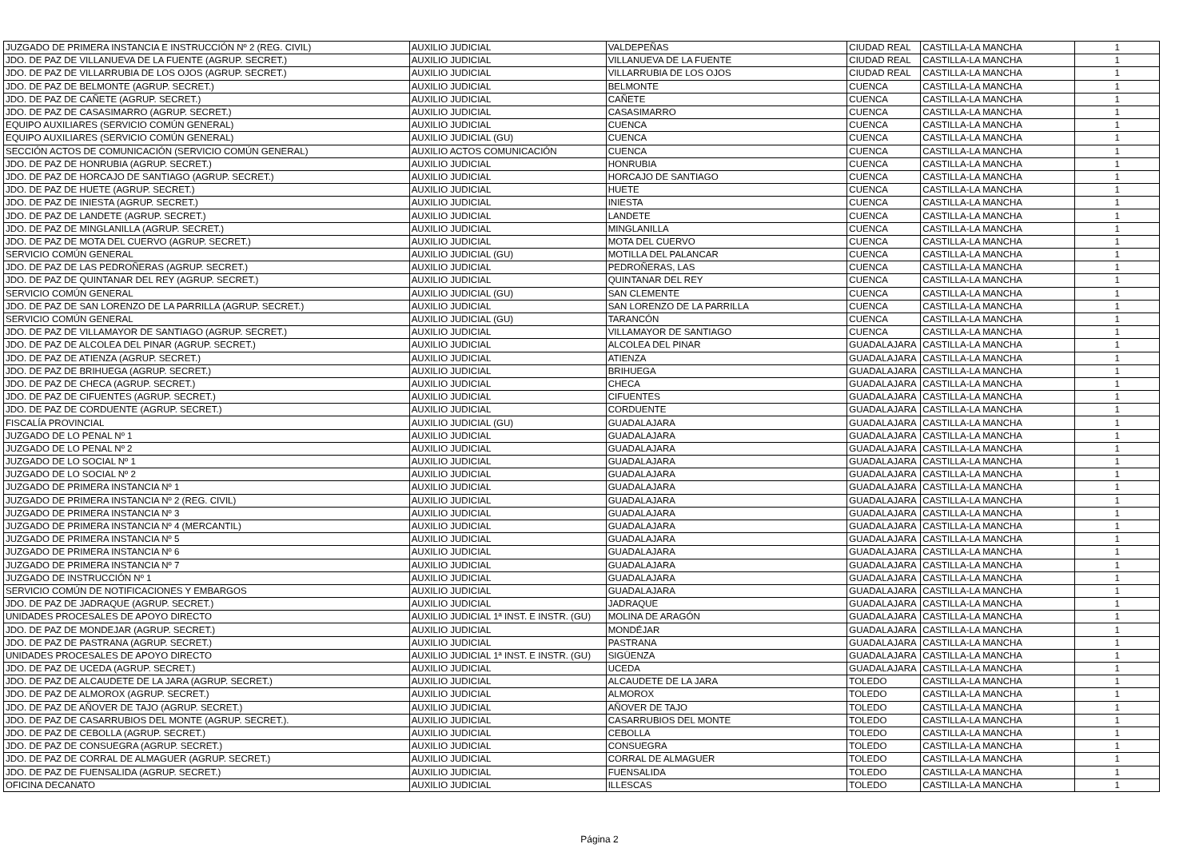| JUZGADO DE PRIMERA INSTANCIA E INSTRUCCIÓN Nº 2 (REG. CIVIL) | AUXILIO JUDICIAL | VALDEPEÑAS | CIUDAD REAL | CASTILLA-LA MANCHA | 1 |
| JDO. DE PAZ DE VILLANUEVA DE LA FUENTE (AGRUP. SECRET.) | AUXILIO JUDICIAL | VILLANUEVA DE LA FUENTE | CIUDAD REAL | CASTILLA-LA MANCHA | 1 |
| JDO. DE PAZ DE VILLARRUBIA DE LOS OJOS (AGRUP. SECRET.) | AUXILIO JUDICIAL | VILLARRUBIA DE LOS OJOS | CIUDAD REAL | CASTILLA-LA MANCHA | 1 |
| JDO. DE PAZ DE BELMONTE (AGRUP. SECRET.) | AUXILIO JUDICIAL | BELMONTE | CUENCA | CASTILLA-LA MANCHA | 1 |
| JDO. DE PAZ DE CAÑETE (AGRUP. SECRET.) | AUXILIO JUDICIAL | CAÑETE | CUENCA | CASTILLA-LA MANCHA | 1 |
| JDO. DE PAZ DE CASASIMARRO (AGRUP. SECRET.) | AUXILIO JUDICIAL | CASASIMARRO | CUENCA | CASTILLA-LA MANCHA | 1 |
| EQUIPO AUXILIARES (SERVICIO COMÚN GENERAL) | AUXILIO JUDICIAL | CUENCA | CUENCA | CASTILLA-LA MANCHA | 1 |
| EQUIPO AUXILIARES (SERVICIO COMÚN GENERAL) | AUXILIO JUDICIAL (GU) | CUENCA | CUENCA | CASTILLA-LA MANCHA | 1 |
| SECCIÓN ACTOS DE COMUNICACIÓN (SERVICIO COMÚN GENERAL) | AUXILIO ACTOS COMUNICACIÓN | CUENCA | CUENCA | CASTILLA-LA MANCHA | 1 |
| JDO. DE PAZ DE HONRUBIA (AGRUP. SECRET.) | AUXILIO JUDICIAL | HONRUBIA | CUENCA | CASTILLA-LA MANCHA | 1 |
| JDO. DE PAZ DE HORCAJO DE SANTIAGO (AGRUP. SECRET.) | AUXILIO JUDICIAL | HORCAJO DE SANTIAGO | CUENCA | CASTILLA-LA MANCHA | 1 |
| JDO. DE PAZ DE HUETE (AGRUP. SECRET.) | AUXILIO JUDICIAL | HUETE | CUENCA | CASTILLA-LA MANCHA | 1 |
| JDO. DE PAZ DE INIESTA (AGRUP. SECRET.) | AUXILIO JUDICIAL | INIESTA | CUENCA | CASTILLA-LA MANCHA | 1 |
| JDO. DE PAZ DE LANDETE (AGRUP. SECRET.) | AUXILIO JUDICIAL | LANDETE | CUENCA | CASTILLA-LA MANCHA | 1 |
| JDO. DE PAZ DE MINGLANILLA (AGRUP. SECRET.) | AUXILIO JUDICIAL | MINGLANILLA | CUENCA | CASTILLA-LA MANCHA | 1 |
| JDO. DE PAZ DE MOTA DEL CUERVO (AGRUP. SECRET.) | AUXILIO JUDICIAL | MOTA DEL CUERVO | CUENCA | CASTILLA-LA MANCHA | 1 |
| SERVICIO COMÚN GENERAL | AUXILIO JUDICIAL (GU) | MOTILLA DEL PALANCAR | CUENCA | CASTILLA-LA MANCHA | 1 |
| JDO. DE PAZ DE LAS PEDROÑERAS (AGRUP. SECRET.) | AUXILIO JUDICIAL | PEDROÑERAS, LAS | CUENCA | CASTILLA-LA MANCHA | 1 |
| JDO. DE PAZ DE QUINTANAR DEL REY (AGRUP. SECRET.) | AUXILIO JUDICIAL | QUINTANAR DEL REY | CUENCA | CASTILLA-LA MANCHA | 1 |
| SERVICIO COMÚN GENERAL | AUXILIO JUDICIAL (GU) | SAN CLEMENTE | CUENCA | CASTILLA-LA MANCHA | 1 |
| JDO. DE PAZ DE SAN LORENZO DE LA PARRILLA (AGRUP. SECRET.) | AUXILIO JUDICIAL | SAN LORENZO DE LA PARRILLA | CUENCA | CASTILLA-LA MANCHA | 1 |
| SERVICIO COMÚN GENERAL | AUXILIO JUDICIAL (GU) | TARANCÓN | CUENCA | CASTILLA-LA MANCHA | 1 |
| JDO. DE PAZ DE VILLAMAYOR DE SANTIAGO (AGRUP. SECRET.) | AUXILIO JUDICIAL | VILLAMAYOR DE SANTIAGO | CUENCA | CASTILLA-LA MANCHA | 1 |
| JDO. DE PAZ DE ALCOLEA DEL PINAR (AGRUP. SECRET.) | AUXILIO JUDICIAL | ALCOLEA DEL PINAR | GUADALAJARA | CASTILLA-LA MANCHA | 1 |
| JDO. DE PAZ DE ATIENZA (AGRUP. SECRET.) | AUXILIO JUDICIAL | ATIENZA | GUADALAJARA | CASTILLA-LA MANCHA | 1 |
| JDO. DE PAZ DE BRIHUEGA (AGRUP. SECRET.) | AUXILIO JUDICIAL | BRIHUEGA | GUADALAJARA | CASTILLA-LA MANCHA | 1 |
| JDO. DE PAZ DE CHECA (AGRUP. SECRET.) | AUXILIO JUDICIAL | CHECA | GUADALAJARA | CASTILLA-LA MANCHA | 1 |
| JDO. DE PAZ DE CIFUENTES (AGRUP. SECRET.) | AUXILIO JUDICIAL | CIFUENTES | GUADALAJARA | CASTILLA-LA MANCHA | 1 |
| JDO. DE PAZ DE CORDUENTE (AGRUP. SECRET.) | AUXILIO JUDICIAL | CORDUENTE | GUADALAJARA | CASTILLA-LA MANCHA | 1 |
| FISCALÍA PROVINCIAL | AUXILIO JUDICIAL (GU) | GUADALAJARA | GUADALAJARA | CASTILLA-LA MANCHA | 1 |
| JUZGADO DE LO PENAL Nº 1 | AUXILIO JUDICIAL | GUADALAJARA | GUADALAJARA | CASTILLA-LA MANCHA | 1 |
| JUZGADO DE LO PENAL Nº 2 | AUXILIO JUDICIAL | GUADALAJARA | GUADALAJARA | CASTILLA-LA MANCHA | 1 |
| JUZGADO DE LO SOCIAL Nº 1 | AUXILIO JUDICIAL | GUADALAJARA | GUADALAJARA | CASTILLA-LA MANCHA | 1 |
| JUZGADO DE LO SOCIAL Nº 2 | AUXILIO JUDICIAL | GUADALAJARA | GUADALAJARA | CASTILLA-LA MANCHA | 1 |
| JUZGADO DE PRIMERA INSTANCIA Nº 1 | AUXILIO JUDICIAL | GUADALAJARA | GUADALAJARA | CASTILLA-LA MANCHA | 1 |
| JUZGADO DE PRIMERA INSTANCIA Nº 2 (REG. CIVIL) | AUXILIO JUDICIAL | GUADALAJARA | GUADALAJARA | CASTILLA-LA MANCHA | 1 |
| JUZGADO DE PRIMERA INSTANCIA Nº 3 | AUXILIO JUDICIAL | GUADALAJARA | GUADALAJARA | CASTILLA-LA MANCHA | 1 |
| JUZGADO DE PRIMERA INSTANCIA Nº 4 (MERCANTIL) | AUXILIO JUDICIAL | GUADALAJARA | GUADALAJARA | CASTILLA-LA MANCHA | 1 |
| JUZGADO DE PRIMERA INSTANCIA Nº 5 | AUXILIO JUDICIAL | GUADALAJARA | GUADALAJARA | CASTILLA-LA MANCHA | 1 |
| JUZGADO DE PRIMERA INSTANCIA Nº 6 | AUXILIO JUDICIAL | GUADALAJARA | GUADALAJARA | CASTILLA-LA MANCHA | 1 |
| JUZGADO DE PRIMERA INSTANCIA Nº 7 | AUXILIO JUDICIAL | GUADALAJARA | GUADALAJARA | CASTILLA-LA MANCHA | 1 |
| JUZGADO DE INSTRUCCIÓN Nº 1 | AUXILIO JUDICIAL | GUADALAJARA | GUADALAJARA | CASTILLA-LA MANCHA | 1 |
| SERVICIO COMÚN DE NOTIFICACIONES Y EMBARGOS | AUXILIO JUDICIAL | GUADALAJARA | GUADALAJARA | CASTILLA-LA MANCHA | 1 |
| JDO. DE PAZ DE JADRAQUE (AGRUP. SECRET.) | AUXILIO JUDICIAL | JADRAQUE | GUADALAJARA | CASTILLA-LA MANCHA | 1 |
| UNIDADES PROCESALES DE APOYO DIRECTO | AUXILIO JUDICIAL 1ª INST. E INSTR. (GU) | MOLINA DE ARAGÓN | GUADALAJARA | CASTILLA-LA MANCHA | 1 |
| JDO. DE PAZ DE MONDEJAR (AGRUP. SECRET.) | AUXILIO JUDICIAL | MONDÉJAR | GUADALAJARA | CASTILLA-LA MANCHA | 1 |
| JDO. DE PAZ DE PASTRANA (AGRUP. SECRET.) | AUXILIO JUDICIAL | PASTRANA | GUADALAJARA | CASTILLA-LA MANCHA | 1 |
| UNIDADES PROCESALES DE APOYO DIRECTO | AUXILIO JUDICIAL 1ª INST. E INSTR. (GU) | SIGÜENZA | GUADALAJARA | CASTILLA-LA MANCHA | 1 |
| JDO. DE PAZ DE UCEDA (AGRUP. SECRET.) | AUXILIO JUDICIAL | UCEDA | GUADALAJARA | CASTILLA-LA MANCHA | 1 |
| JDO. DE PAZ DE ALCAUDETE DE LA JARA (AGRUP. SECRET.) | AUXILIO JUDICIAL | ALCAUDETE DE LA JARA | TOLEDO | CASTILLA-LA MANCHA | 1 |
| JDO. DE PAZ DE ALMOROX (AGRUP. SECRET.) | AUXILIO JUDICIAL | ALMOROX | TOLEDO | CASTILLA-LA MANCHA | 1 |
| JDO. DE PAZ DE AÑOVER DE TAJO (AGRUP. SECRET.) | AUXILIO JUDICIAL | AÑOVER DE TAJO | TOLEDO | CASTILLA-LA MANCHA | 1 |
| JDO. DE PAZ DE CASARRUBIOS DEL MONTE (AGRUP. SECRET.). | AUXILIO JUDICIAL | CASARRUBIOS DEL MONTE | TOLEDO | CASTILLA-LA MANCHA | 1 |
| JDO. DE PAZ DE CEBOLLA (AGRUP. SECRET.) | AUXILIO JUDICIAL | CEBOLLA | TOLEDO | CASTILLA-LA MANCHA | 1 |
| JDO. DE PAZ DE CONSUEGRA (AGRUP. SECRET.) | AUXILIO JUDICIAL | CONSUEGRA | TOLEDO | CASTILLA-LA MANCHA | 1 |
| JDO. DE PAZ DE CORRAL DE ALMAGUER (AGRUP. SECRET.) | AUXILIO JUDICIAL | CORRAL DE ALMAGUER | TOLEDO | CASTILLA-LA MANCHA | 1 |
| JDO. DE PAZ DE FUENSALIDA (AGRUP. SECRET.) | AUXILIO JUDICIAL | FUENSALIDA | TOLEDO | CASTILLA-LA MANCHA | 1 |
| OFICINA DECANATO | AUXILIO JUDICIAL | ILLESCAS | TOLEDO | CASTILLA-LA MANCHA | 1 |
Página 2